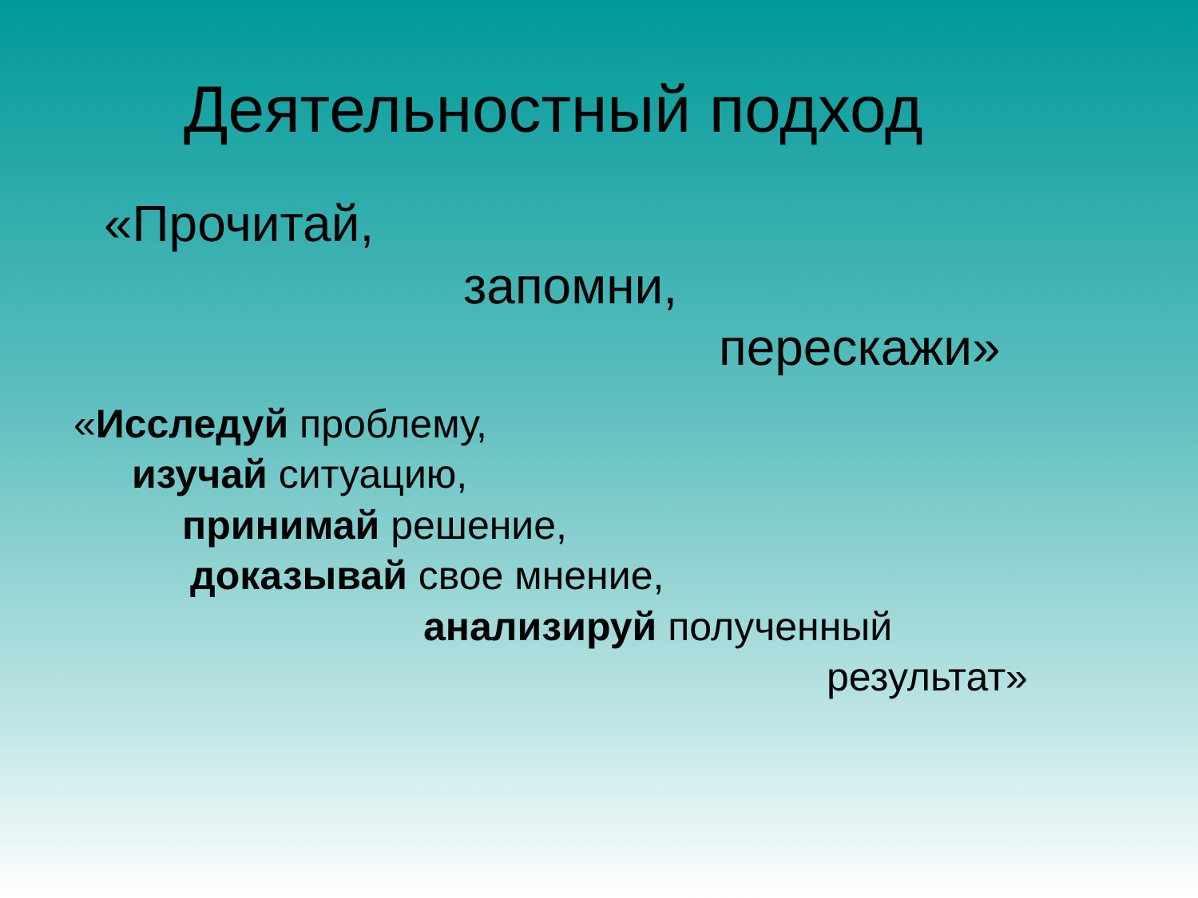Деятельностный подход
«Прочитай,
запомни,
перескажи»
«Исследуй проблему,
изучай ситуацию,
принимай решение,
доказывай свое мнение,
анализируй полученный
результат»